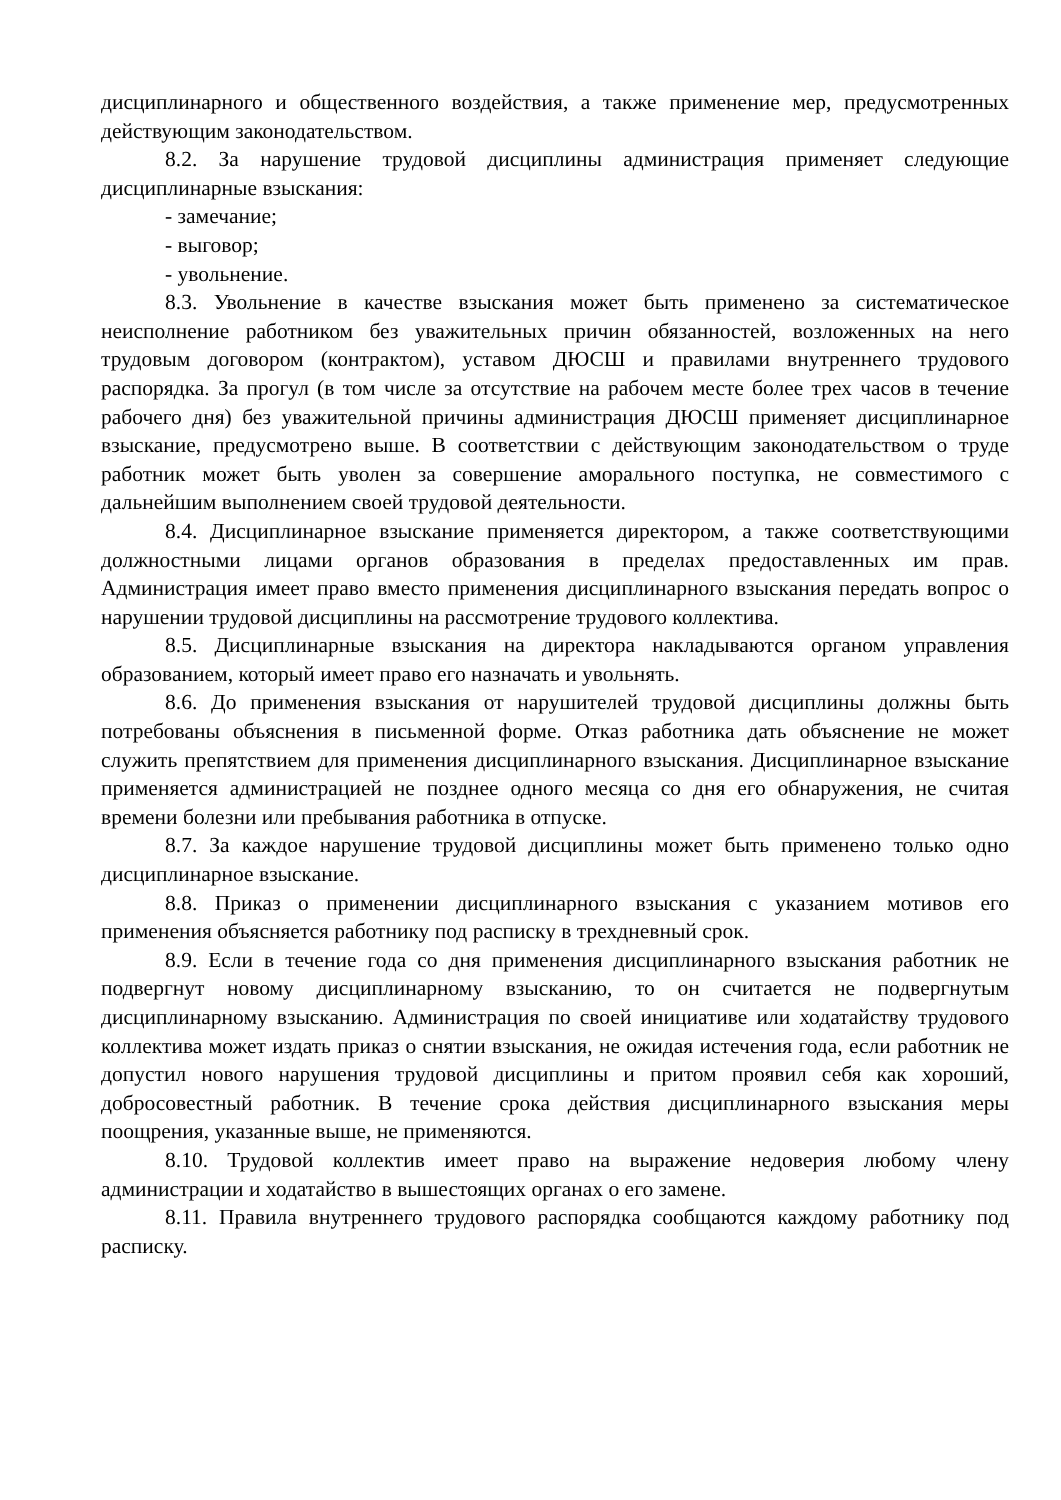дисциплинарного и общественного воздействия, а также применение мер, предусмотренных действующим законодательством.
8.2. За нарушение трудовой дисциплины администрация применяет следующие дисциплинарные взыскания:
- замечание;
- выговор;
- увольнение.
8.3. Увольнение в качестве взыскания может быть применено за систематическое неисполнение работником без уважительных причин обязанностей, возложенных на него трудовым договором (контрактом), уставом ДЮСШ и правилами внутреннего трудового распорядка. За прогул (в том числе за отсутствие на рабочем месте более трех часов в течение рабочего дня) без уважительной причины администрация ДЮСШ применяет дисциплинарное взыскание, предусмотрено выше. В соответствии с действующим законодательством о труде работник может быть уволен за совершение аморального поступка, не совместимого с дальнейшим выполнением своей трудовой деятельности.
8.4. Дисциплинарное взыскание применяется директором, а также соответствующими должностными лицами органов образования в пределах предоставленных им прав. Администрация имеет право вместо применения дисциплинарного взыскания передать вопрос о нарушении трудовой дисциплины на рассмотрение трудового коллектива.
8.5. Дисциплинарные взыскания на директора накладываются органом управления образованием, который имеет право его назначать и увольнять.
8.6. До применения взыскания от нарушителей трудовой дисциплины должны быть потребованы объяснения в письменной форме. Отказ работника дать объяснение не может служить препятствием для применения дисциплинарного взыскания. Дисциплинарное взыскание применяется администрацией не позднее одного месяца со дня его обнаружения, не считая времени болезни или пребывания работника в отпуске.
8.7. За каждое нарушение трудовой дисциплины может быть применено только одно дисциплинарное взыскание.
8.8. Приказ о применении дисциплинарного взыскания с указанием мотивов его применения объясняется работнику под расписку в трехдневный срок.
8.9. Если в течение года со дня применения дисциплинарного взыскания работник не подвергнут новому дисциплинарному взысканию, то он считается не подвергнутым дисциплинарному взысканию. Администрация по своей инициативе или ходатайству трудового коллектива может издать приказ о снятии взыскания, не ожидая истечения года, если работник не допустил нового нарушения трудовой дисциплины и притом проявил себя как хороший, добросовестный работник. В течение срока действия дисциплинарного взыскания меры поощрения, указанные выше, не применяются.
8.10. Трудовой коллектив имеет право на выражение недоверия любому члену администрации и ходатайство в вышестоящих органах о его замене.
8.11. Правила внутреннего трудового распорядка сообщаются каждому работнику под расписку.